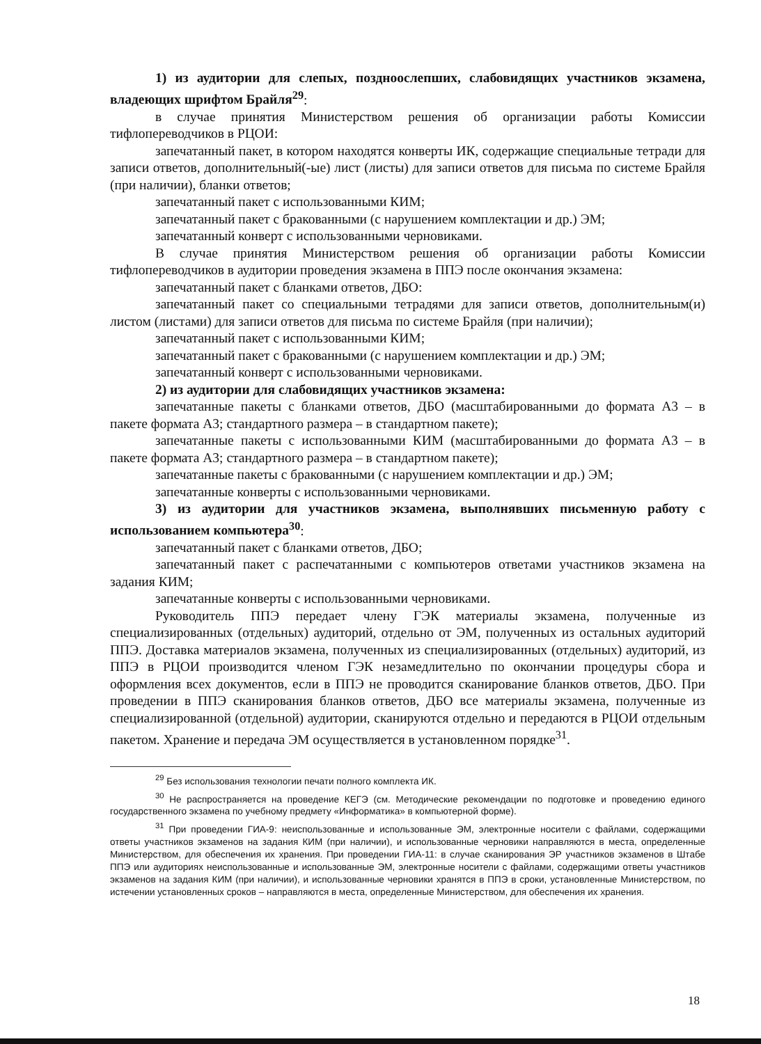1) из аудитории для слепых, поздноослепших, слабовидящих участников экзамена, владеющих шрифтом Брайля<sup>29</sup>:
в случае принятия Министерством решения об организации работы Комиссии тифлопереводчиков в РЦОИ:
запечатанный пакет, в котором находятся конверты ИК, содержащие специальные тетради для записи ответов, дополнительный(-ые) лист (листы) для записи ответов для письма по системе Брайля (при наличии), бланки ответов;
запечатанный пакет с использованными КИМ;
запечатанный пакет с бракованными (с нарушением комплектации и др.) ЭМ;
запечатанный конверт с использованными черновиками.
В случае принятия Министерством решения об организации работы Комиссии тифлопереводчиков в аудитории проведения экзамена в ППЭ после окончания экзамена:
запечатанный пакет с бланками ответов, ДБО:
запечатанный пакет со специальными тетрадями для записи ответов, дополнительным(и) листом (листами) для записи ответов для письма по системе Брайля (при наличии);
запечатанный пакет с использованными КИМ;
запечатанный пакет с бракованными (с нарушением комплектации и др.) ЭМ;
запечатанный конверт с использованными черновиками.
2) из аудитории для слабовидящих участников экзамена:
запечатанные пакеты с бланками ответов, ДБО (масштабированными до формата А3 – в пакете формата А3; стандартного размера – в стандартном пакете);
запечатанные пакеты с использованными КИМ (масштабированными до формата А3 – в пакете формата А3; стандартного размера – в стандартном пакете);
запечатанные пакеты с бракованными (с нарушением комплектации и др.) ЭМ;
запечатанные конверты с использованными черновиками.
3) из аудитории для участников экзамена, выполнявших письменную работу с использованием компьютера<sup>30</sup>:
запечатанный пакет с бланками ответов, ДБО;
запечатанный пакет с распечатанными с компьютеров ответами участников экзамена на задания КИМ;
запечатанные конверты с использованными черновиками.
Руководитель ППЭ передает члену ГЭК материалы экзамена, полученные из специализированных (отдельных) аудиторий, отдельно от ЭМ, полученных из остальных аудиторий ППЭ. Доставка материалов экзамена, полученных из специализированных (отдельных) аудиторий, из ППЭ в РЦОИ производится членом ГЭК незамедлительно по окончании процедуры сбора и оформления всех документов, если в ППЭ не проводится сканирование бланков ответов, ДБО. При проведении в ППЭ сканирования бланков ответов, ДБО все материалы экзамена, полученные из специализированной (отдельной) аудитории, сканируются отдельно и передаются в РЦОИ отдельным пакетом. Хранение и передача ЭМ осуществляется в установленном порядке<sup>31</sup>.
<sup>29</sup> Без использования технологии печати полного комплекта ИК.
<sup>30</sup> Не распространяется на проведение КЕГЭ (см. Методические рекомендации по подготовке и проведению единого государственного экзамена по учебному предмету «Информатика» в компьютерной форме).
<sup>31</sup> При проведении ГИА-9: неиспользованные и использованные ЭМ, электронные носители с файлами, содержащими ответы участников экзаменов на задания КИМ (при наличии), и использованные черновики направляются в места, определенные Министерством, для обеспечения их хранения. При проведении ГИА-11: в случае сканирования ЭР участников экзаменов в Штабе ППЭ или аудиториях неиспользованные и использованные ЭМ, электронные носители с файлами, содержащими ответы участников экзаменов на задания КИМ (при наличии), и использованные черновики хранятся в ППЭ в сроки, установленные Министерством, по истечении установленных сроков – направляются в места, определенные Министерством, для обеспечения их хранения.
18